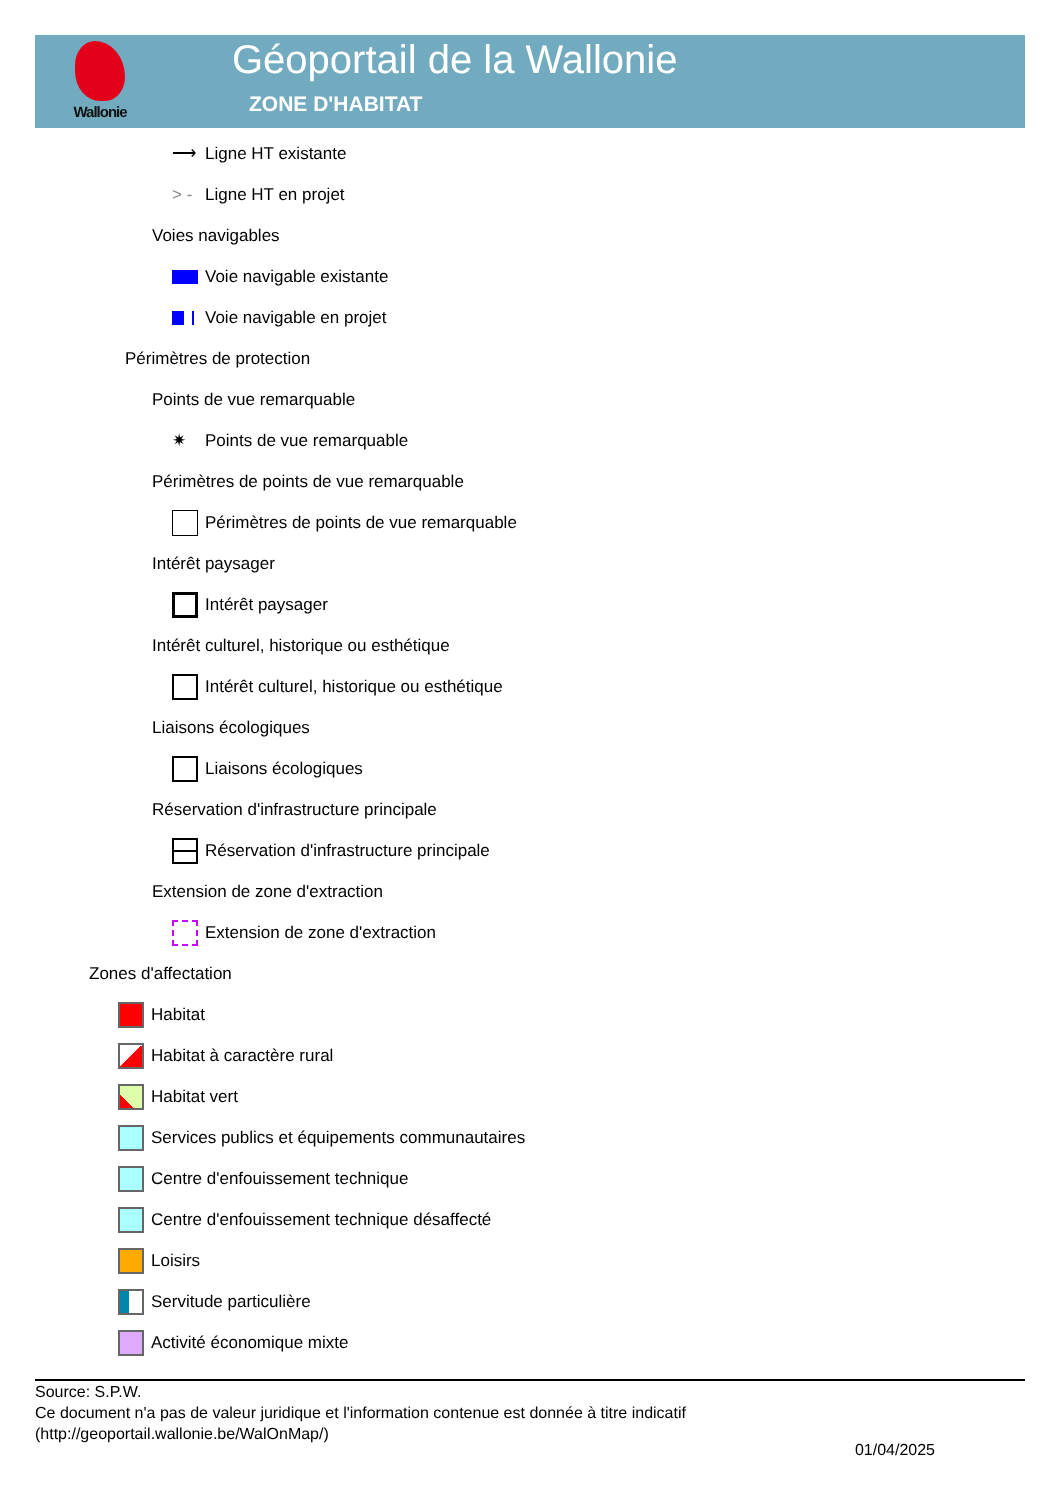Wallonie
Géoportail de la Wallonie
ZONE D'HABITAT
⟶ Ligne HT existante
> - Ligne HT en projet
Voies navigables
Voie navigable existante
Voie navigable en projet
Périmètres de protection
Points de vue remarquable
✷ Points de vue remarquable
Périmètres de points de vue remarquable
Périmètres de points de vue remarquable
Intérêt paysager
Intérêt paysager
Intérêt culturel, historique ou esthétique
Intérêt culturel, historique ou esthétique
Liaisons écologiques
Liaisons écologiques
Réservation d'infrastructure principale
Réservation d'infrastructure principale
Extension de zone d'extraction
Extension de zone d'extraction
Zones d'affectation
Habitat
Habitat à caractère rural
Habitat vert
Services publics et équipements communautaires
Centre d'enfouissement technique
Centre d'enfouissement technique désaffecté
Loisirs
Servitude particulière
Activité économique mixte
Source: S.P.W.
Ce document n'a pas de valeur juridique et l'information contenue est donnée à titre indicatif
(http://geoportail.wallonie.be/WalOnMap/)
01/04/2025